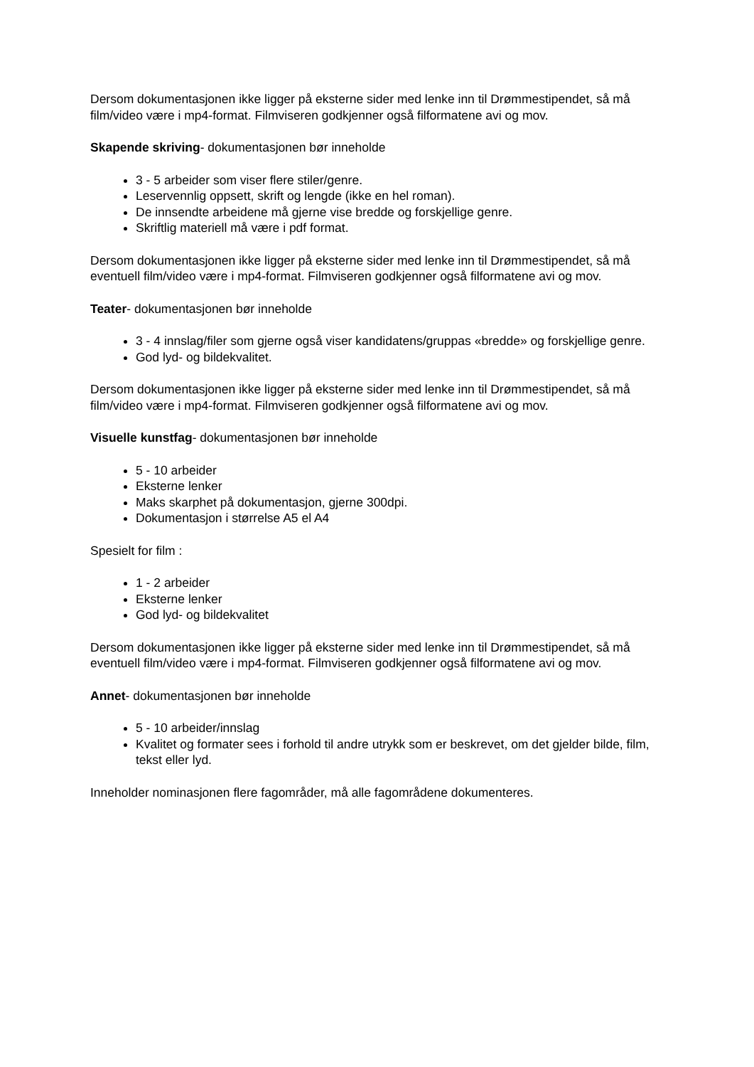Dersom dokumentasjonen ikke ligger på eksterne sider med lenke inn til Drømmestipendet, så må film/video være i mp4-format. Filmviseren godkjenner også filformatene avi og mov.
Skapende skriving- dokumentasjonen bør inneholde
3 - 5 arbeider som viser flere stiler/genre.
Leservennlig oppsett, skrift og lengde (ikke en hel roman).
De innsendte arbeidene må gjerne vise bredde og forskjellige genre.
Skriftlig materiell må være i pdf format.
Dersom dokumentasjonen ikke ligger på eksterne sider med lenke inn til Drømmestipendet, så må eventuell film/video være i mp4-format. Filmviseren godkjenner også filformatene avi og mov.
Teater- dokumentasjonen bør inneholde
3 - 4 innslag/filer som gjerne også viser kandidatens/gruppas «bredde» og forskjellige genre.
God lyd- og bildekvalitet.
Dersom dokumentasjonen ikke ligger på eksterne sider med lenke inn til Drømmestipendet, så må film/video være i mp4-format. Filmviseren godkjenner også filformatene avi og mov.
Visuelle kunstfag- dokumentasjonen bør inneholde
5 - 10 arbeider
Eksterne lenker
Maks skarphet på dokumentasjon, gjerne 300dpi.
Dokumentasjon i størrelse A5 el A4
Spesielt for film :
1 - 2 arbeider
Eksterne lenker
God lyd- og bildekvalitet
Dersom dokumentasjonen ikke ligger på eksterne sider med lenke inn til Drømmestipendet, så må eventuell film/video være i mp4-format. Filmviseren godkjenner også filformatene avi og mov.
Annet- dokumentasjonen bør inneholde
5 - 10 arbeider/innslag
Kvalitet og formater sees i forhold til andre utrykk som er beskrevet, om det gjelder bilde, film, tekst eller lyd.
Inneholder nominasjonen flere fagområder, må alle fagområdene dokumenteres.